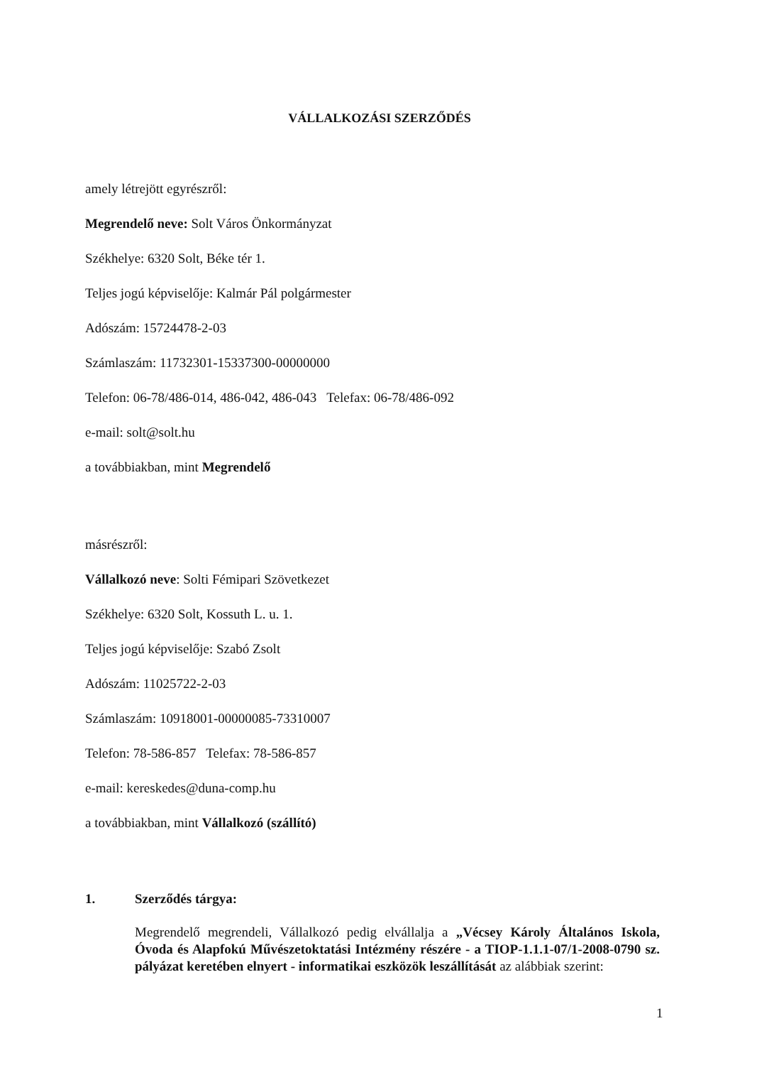VÁLLALKOZÁSI SZERZŐDÉS
amely létrejött egyrészről:
Megrendelő neve: Solt Város Önkormányzat
Székhelye: 6320 Solt, Béke tér 1.
Teljes jogú képviselője: Kalmár Pál polgármester
Adószám: 15724478-2-03
Számlaszám: 11732301-15337300-00000000
Telefon: 06-78/486-014, 486-042, 486-043 Telefax: 06-78/486-092
e-mail: solt@solt.hu
a továbbiakban, mint Megrendelő
másrészről:
Vállalkozó neve: Solti Fémipari Szövetkezet
Székhelye: 6320 Solt, Kossuth L. u. 1.
Teljes jogú képviselője: Szabó Zsolt
Adószám: 11025722-2-03
Számlaszám: 10918001-00000085-73310007
Telefon: 78-586-857 Telefax: 78-586-857
e-mail: kereskedes@duna-comp.hu
a továbbiakban, mint Vállalkozó (szállító)
1. Szerződés tárgya:
Megrendelő megrendeli, Vállalkozó pedig elvállalja a „Vécsey Károly Általános Iskola, Óvoda és Alapfokú Művészetoktatási Intézmény részére - a TIOP-1.1.1-07/1-2008-0790 sz. pályázat keretében elnyert - informatikai eszközök leszállítását az alábbiak szerint:
1